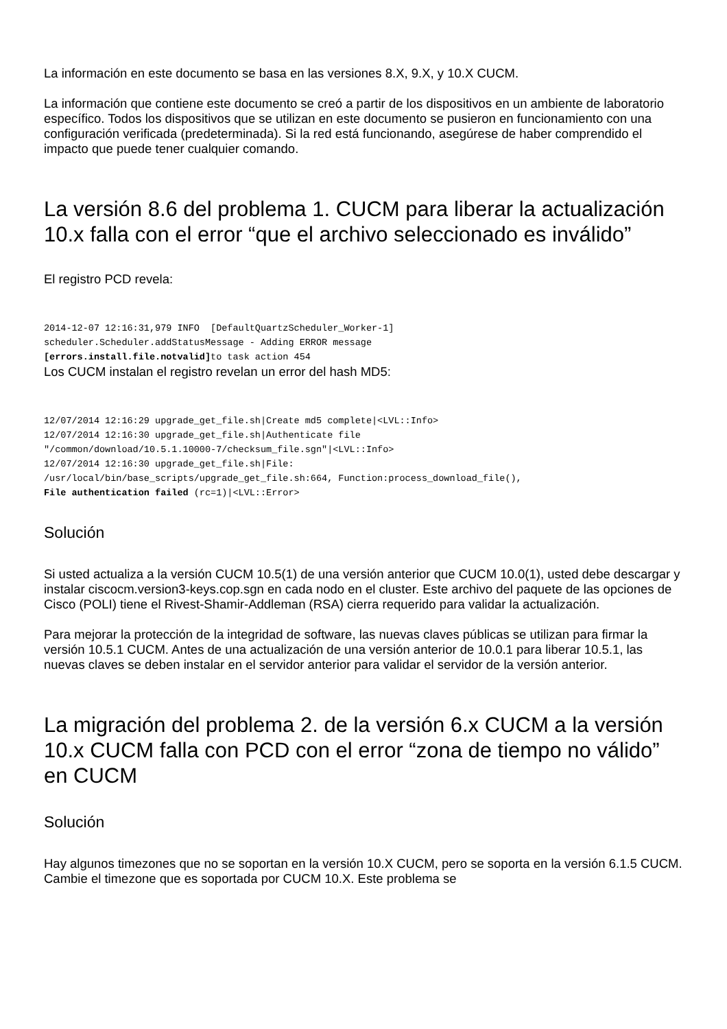La información en este documento se basa en las versiones 8.X, 9.X, y 10.X CUCM.
La información que contiene este documento se creó a partir de los dispositivos en un ambiente de laboratorio específico. Todos los dispositivos que se utilizan en este documento se pusieron en funcionamiento con una configuración verificada (predeterminada). Si la red está funcionando, asegúrese de haber comprendido el impacto que puede tener cualquier comando.
La versión 8.6 del problema 1. CUCM para liberar la actualización 10.x falla con el error “que el archivo seleccionado es inválido”
El registro PCD revela:
2014-12-07 12:16:31,979 INFO  [DefaultQuartzScheduler_Worker-1]
scheduler.Scheduler.addStatusMessage - Adding ERROR message
[errors.install.file.notvalid] to task action 454
Los CUCM instalan el registro revelan un error del hash MD5:
12/07/2014 12:16:29 upgrade_get_file.sh|Create md5 complete|<LVL::Info>
12/07/2014 12:16:30 upgrade_get_file.sh|Authenticate file
"/common/download/10.5.1.10000-7/checksum_file.sgn"|<LVL::Info>
12/07/2014 12:16:30 upgrade_get_file.sh|File:
/usr/local/bin/base_scripts/upgrade_get_file.sh:664, Function:process_download_file(),
File authentication failed (rc=1)|<LVL::Error>
Solución
Si usted actualiza a la versión CUCM 10.5(1) de una versión anterior que CUCM 10.0(1), usted debe descargar y instalar ciscocm.version3-keys.cop.sgn en cada nodo en el cluster. Este archivo del paquete de las opciones de Cisco (POLI) tiene el Rivest-Shamir-Addleman (RSA) cierra requerido para validar la actualización.
Para mejorar la protección de la integridad de software, las nuevas claves públicas se utilizan para firmar la versión 10.5.1 CUCM. Antes de una actualización de una versión anterior de 10.0.1 para liberar 10.5.1, las nuevas claves se deben instalar en el servidor anterior para validar el servidor de la versión anterior.
La migración del problema 2. de la versión 6.x CUCM a la versión 10.x CUCM falla con PCD con el error “zona de tiempo no válido” en CUCM
Solución
Hay algunos timezones que no se soportan en la versión 10.X CUCM, pero se soporta en la versión 6.1.5 CUCM. Cambie el timezone que es soportada por CUCM 10.X. Este problema se